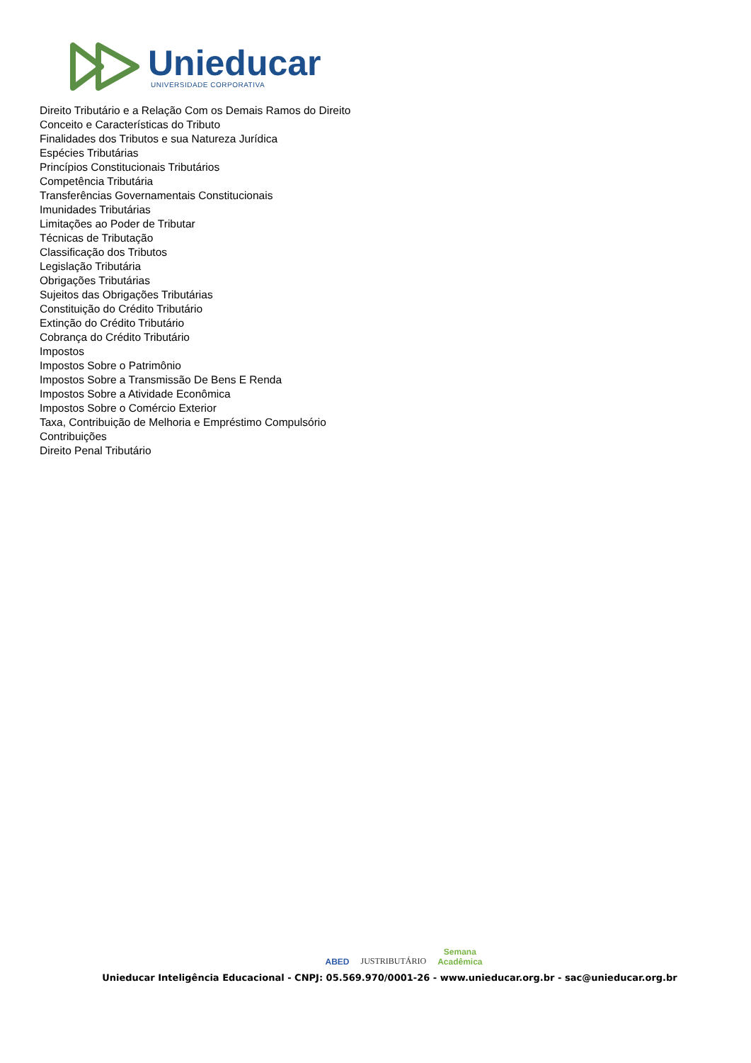Unieducar
UNIVERSIDADE CORPORATIVA
Direito Tributário e a Relação Com os Demais Ramos do Direito
Conceito e Características do Tributo
Finalidades dos Tributos e sua Natureza Jurídica
Espécies Tributárias
Princípios Constitucionais Tributários
Competência Tributária
Transferências Governamentais Constitucionais
Imunidades Tributárias
Limitações ao Poder de Tributar
Técnicas de Tributação
Classificação dos Tributos
Legislação Tributária
Obrigações Tributárias
Sujeitos das Obrigações Tributárias
Constituição do Crédito Tributário
Extinção do Crédito Tributário
Cobrança do Crédito Tributário
Impostos
Impostos Sobre o Patrimônio
Impostos Sobre a Transmissão De Bens E Renda
Impostos Sobre a Atividade Econômica
Impostos Sobre o Comércio Exterior
Taxa, Contribuição de Melhoria e Empréstimo Compulsório
Contribuições
Direito Penal Tributário
ABED JUSTRIBUTÁRIO Semana
Acadêmica
Unieducar Inteligência Educacional - CNPJ: 05.569.970/0001-26 - www.unieducar.org.br - sac@unieducar.org.br